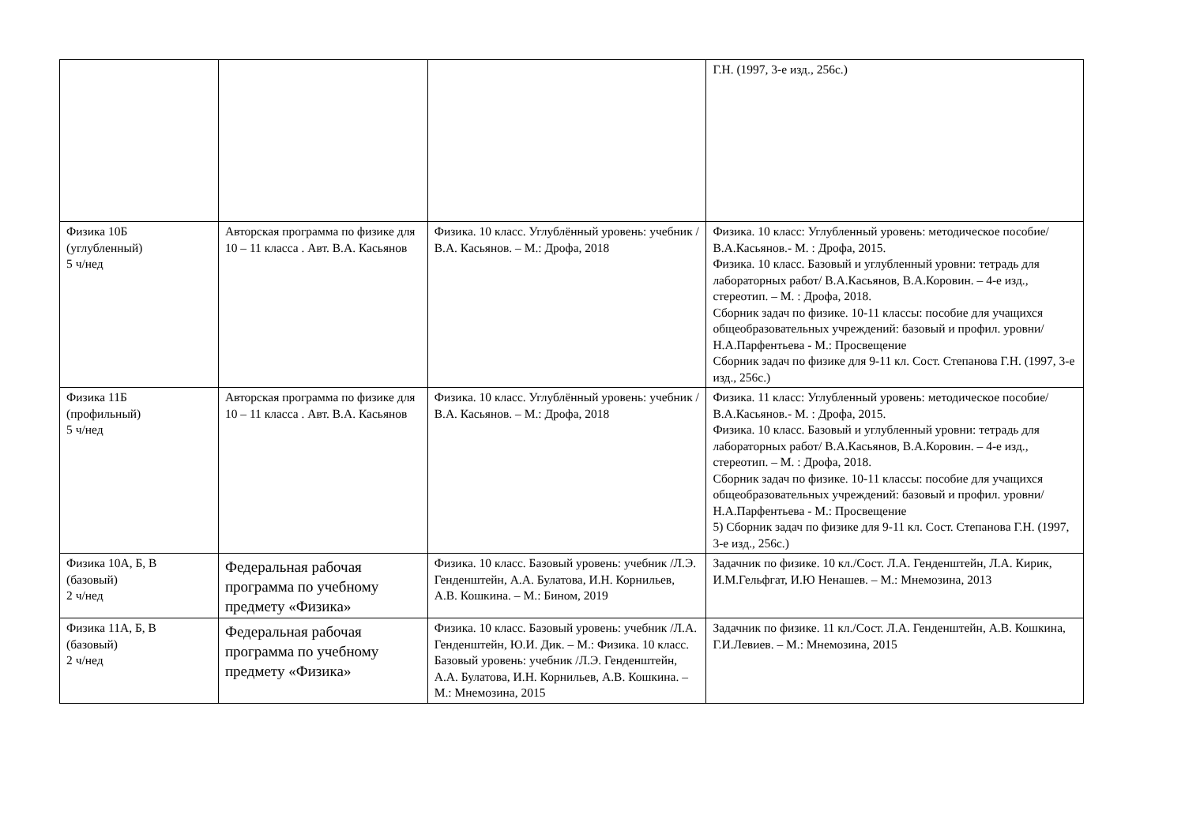| | | | Г.Н. (1997, 3-е изд., 256с.) |
| Физика 10Б (углубленный) 5 ч/нед | Авторская программа по физике для 10 – 11 класса . Авт. В.А. Касьянов | Физика. 10 класс. Углублённый уровень: учебник /В.А. Касьянов. – М.: Дрофа, 2018 | Физика. 10 класс: Углубленный уровень: методическое пособие/ В.А.Касьянов.- М. : Дрофа, 2015. Физика. 10 класс. Базовый и углубленный уровни: тетрадь для лабораторных работ/ В.А.Касьянов, В.А.Коровин. – 4-е изд., стереотип. – М. : Дрофа, 2018. Сборник задач по физике. 10-11 классы: пособие для учащихся общеобразовательных учреждений: базовый и профил. уровни/ Н.А.Парфентьева - М.: Просвещение Сборник задач по физике для 9-11 кл. Сост. Степанова Г.Н. (1997, 3-е изд., 256с.) |
| Физика 11Б (профильный) 5 ч/нед | Авторская программа по физике для 10 – 11 класса . Авт. В.А. Касьянов | Физика. 10 класс. Углублённый уровень: учебник /В.А. Касьянов. – М.: Дрофа, 2018 | Физика. 11 класс: Углубленный уровень: методическое пособие/ В.А.Касьянов.- М. : Дрофа, 2015. Физика. 10 класс. Базовый и углубленный уровни: тетрадь для лабораторных работ/ В.А.Касьянов, В.А.Коровин. – 4-е изд., стереотип. – М. : Дрофа, 2018. Сборник задач по физике. 10-11 классы: пособие для учащихся общеобразовательных учреждений: базовый и профил. уровни/ Н.А.Парфентьева - М.: Просвещение 5) Сборник задач по физике для 9-11 кл. Сост. Степанова Г.Н. (1997, 3-е изд., 256с.) |
| Физика 10А, Б, В (базовый) 2 ч/нед | Федеральная рабочая программа по учебному предмету «Физика» | Физика. 10 класс. Базовый уровень: учебник /Л.Э. Генденштейн, А.А. Булатова, И.Н. Корнильев, А.В. Кошкина. – М.: Бином, 2019 | Задачник по физике. 10 кл./Сост. Л.А. Генденштейн, Л.А. Кирик, И.М.Гельфгат, И.Ю Ненашев. – М.: Мнемозина, 2013 |
| Физика 11А, Б, В (базовый) 2 ч/нед | Федеральная рабочая программа по учебному предмету «Физика» | Физика. 10 класс. Базовый уровень: учебник /Л.А. Генденштейн, Ю.И. Дик. – М.: Физика. 10 класс. Базовый уровень: учебник /Л.Э. Генденштейн, А.А. Булатова, И.Н. Корнильев, А.В. Кошкина. – М.: Мнемозина, 2015 | Задачник по физике. 11 кл./Сост. Л.А. Генденштейн, А.В. Кошкина, Г.И.Левиев. – М.: Мнемозина, 2015 |